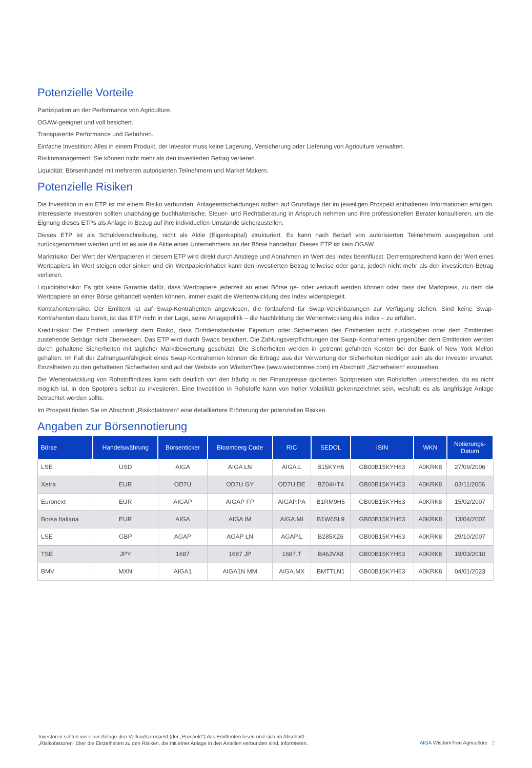Potenzielle Vorteile
Partizipation an der Performance von Agriculture.
OGAW-geeignet und voll besichert.
Transparente Performance und Gebühren.
Einfache Investition: Alles in einem Produkt, der Investor muss keine Lagerung, Versicherung oder Lieferung von Agriculture verwalten.
Risikomanagement: Sie können nicht mehr als den investierten Betrag verlieren.
Liquidität: Börsenhandel mit mehreren autorisierten Teilnehmern und Market Makern.
Potenzielle Risiken
Die Investition in ein ETP ist mit einem Risiko verbunden. Anlageentscheidungen sollten auf Grundlage der im jeweiligen Prospekt enthaltenen Informationen erfolgen. Interessierte Investoren sollten unabhängige buchhalterische, Steuer- und Rechtsberatung in Anspruch nehmen und ihre professionellen Berater konsultieren, um die Eignung dieses ETPs als Anlage in Bezug auf ihre individuellen Umstände sicherzustellen.
Dieses ETP ist als Schuldverschreibung, nicht als Aktie (Eigenkapital) strukturiert. Es kann nach Bedarf von autorisierten Teilnehmern ausgegeben und zurückgenommen werden und ist es wie die Aktie eines Unternehmens an der Börse handelbar. Dieses ETP ist kein OGAW.
Marktrisiko: Der Wert der Wertpapieren in diesem ETP wird direkt durch Anstiege und Abnahmen im Wert des Index beeinflusst. Dementsprechend kann der Wert eines Wertpapiers im Wert steigen oder sinken und ein Wertpapierinhaber kann den investierten Betrag teilweise oder ganz, jedoch nicht mehr als den investierten Betrag verlieren.
Liquiditätsrisiko: Es gibt keine Garantie dafür, dass Wertpapiere jederzeit an einer Börse ge- oder verkauft werden können oder dass der Marktpreis, zu dem die Wertpapiere an einer Börse gehandelt werden können, immer exakt die Wertentwicklung des Index widerspiegelt.
Kontrahentenrisiko: Der Emittent ist auf Swap-Kontrahenten angewiesen, die fortlaufend für Swap-Vereinbarungen zur Verfügung stehen. Sind keine Swap-Kontrahenten dazu bereit, ist das ETP nicht in der Lage, seine Anlagepolitik – die Nachbildung der Wertentwicklung des Index – zu erfüllen.
Kreditrisiko: Der Emittent unterliegt dem Risiko, dass Drittdienstanbieter Eigentum oder Sicherheiten des Emittenten nicht zurückgeben oder dem Emittenten zustehende Beträge nicht überweisen. Das ETP wird durch Swaps besichert. Die Zahlungsverpflichtungen der Swap-Kontrahenten gegenüber dem Emittenten werden durch gehaltene Sicherheiten mit täglicher Marktbewertung geschützt. Die Sicherheiten werden in getrennt geführten Konten bei der Bank of New York Mellon gehalten. Im Fall der Zahlungsunfähigkeit eines Swap-Kontrahenten können die Erträge aus der Verwertung der Sicherheiten niedriger sein als der Investor erwartet. Einzelheiten zu den gehaltenen Sicherheiten sind auf der Website von WisdomTree (www.wisdomtree.com) im Abschnitt „Sicherheiten“ einzusehen.
Die Wertentwicklung von Rohstoffindizes kann sich deutlich von den häufig in der Finanzpresse quotierten Spotpreisen von Rohstoffen unterscheiden, da es nicht möglich ist, in den Spotpreis selbst zu investieren. Eine Investition in Rohstoffe kann von hoher Volatilität gekennzeichnet sein, weshalb es als langfristige Anlage betrachtet werden sollte.
Im Prospekt finden Sie im Abschnitt „Risikofaktoren“ eine detailliertere Erörterung der potenziellen Risiken.
Angaben zur Börsennotierung
| Börse | Handelswährung | Börsenticker | Bloomberg Code | RIC | SEDOL | ISIN | WKN | Notierungs- Datum |
| --- | --- | --- | --- | --- | --- | --- | --- | --- |
| LSE | USD | AIGA | AIGA LN | AIGA.L | B15KYH6 | GB00B15KYH63 | A0KRK8 | 27/09/2006 |
| Xetra | EUR | OD7U | OD7U GY | OD7U.DE | BZ04HT4 | GB00B15KYH63 | A0KRK8 | 03/11/2006 |
| Euronext | EUR | AIGAP | AIGAP FP | AIGAP.PA | B1RM9H5 | GB00B15KYH63 | A0KRK8 | 15/02/2007 |
| Borsa Italiana | EUR | AIGA | AIGA IM | AIGA.MI | B1W6SL9 | GB00B15KYH63 | A0KRK8 | 13/04/2007 |
| LSE | GBP | AGAP | AGAP LN | AGAP.L | B285XZ6 | GB00B15KYH63 | A0KRK8 | 29/10/2007 |
| TSE | JPY | 1687 | 1687 JP | 1687.T | B46JVX8 | GB00B15KYH63 | A0KRK8 | 19/03/2010 |
| BMV | MXN | AIGA1 | AIGA1N MM | AIGA.MX | BMTTLN1 | GB00B15KYH63 | A0KRK8 | 04/01/2023 |
Investoren sollten vor einer Anlage den Verkaufsprospekt (der „Prospekt“) des Emittenten lesen und sich im Abschnitt „Risikofaktoren“ über die Einzelheiten zu den Risiken, die mit einer Anlage in den Anteilen verbunden sind, informieren.
AIGA WisdomTree Agriculture 2